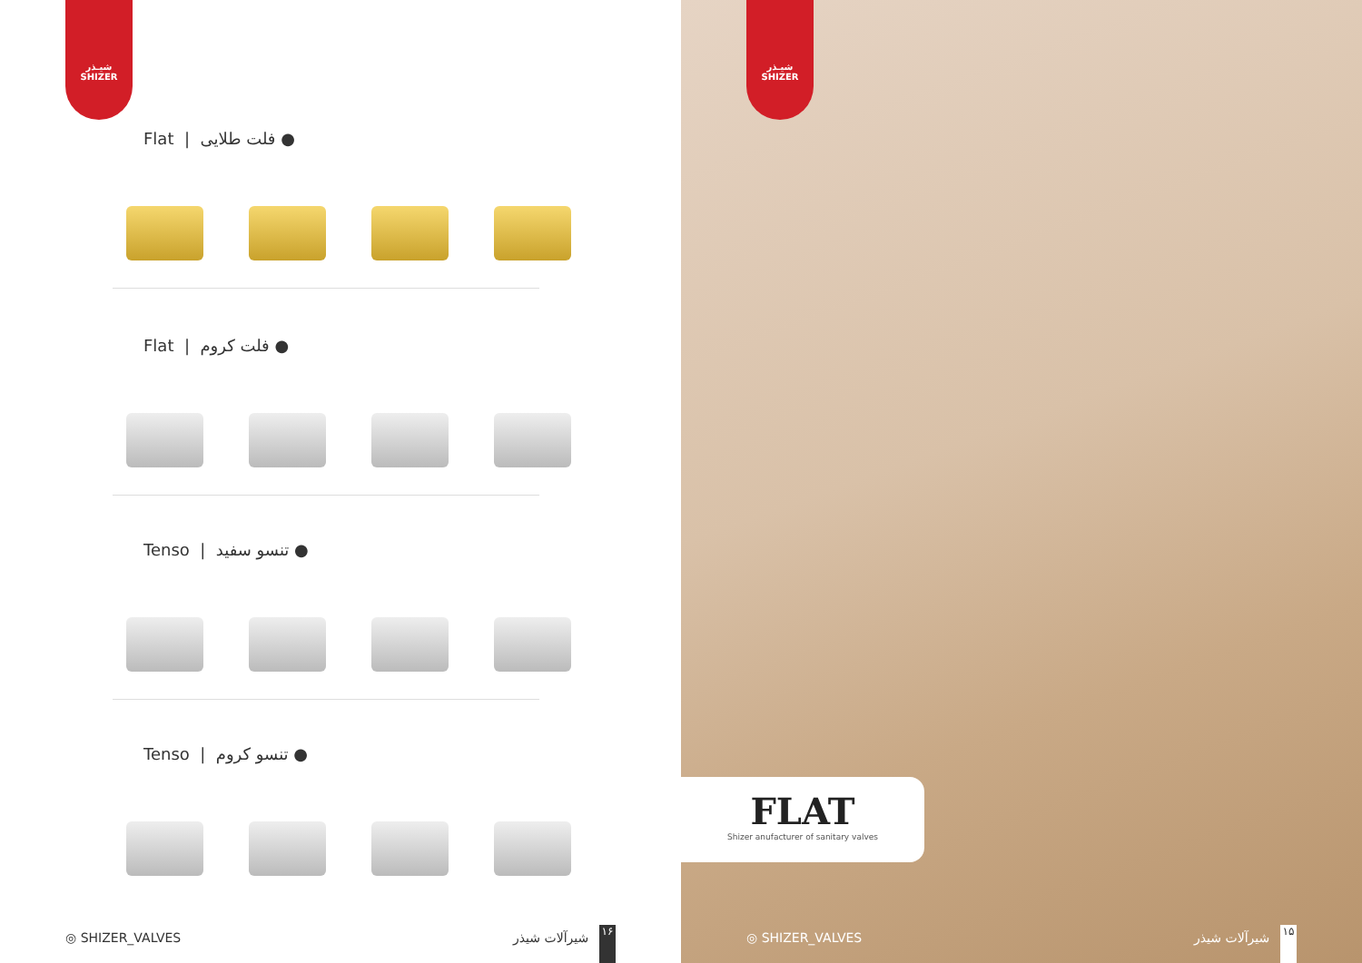شیـذر
SHIZER
Flat | فلت طلایی ●
Flat | فلت کروم ●
Tenso | تنسو سفید ●
Tenso | تنسو کروم ●
◎ SHIZER_VALVES شیرآلات شیذر
۱۶
شیـذر
SHIZER
FLAT
Shizer anufacturer of sanitary valves
◎ SHIZER_VALVES شیرآلات شیذر
۱۵